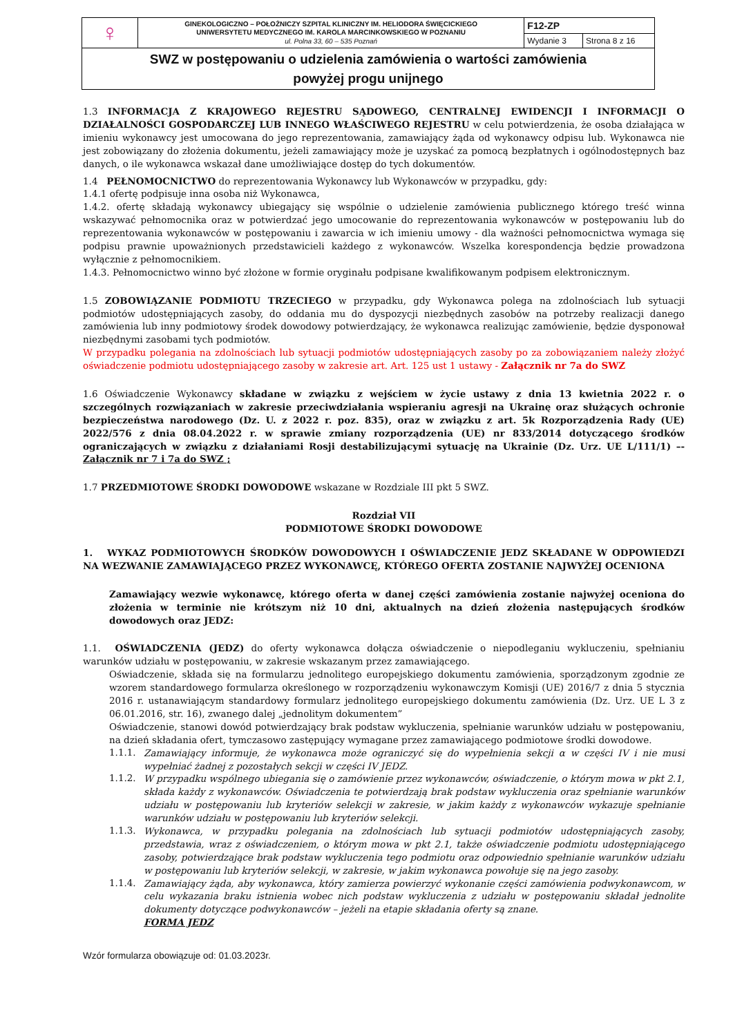| ♀ | GINEKOLOGICZNO – POŁOŻNICZY SZPITAL KLINICZNY IM. HELIODORA ŚWIĘCICKIEGO UNIWERSYTETU MEDYCZNEGO IM. KAROLA MARCINKOWSKIEGO W POZNANIU ul. Polna 33, 60 – 535 Poznań | F12-ZP | |
| | | Wydanie 3 | Strona 8 z 16 |
| SWZ w postępowaniu o udzielenia zamówienia o wartości zamówienia powyżej progu unijnego | | | |
1.3 INFORMACJA Z KRAJOWEGO REJESTRU SĄDOWEGO, CENTRALNEJ EWIDENCJI I INFORMACJI O DZIAŁALNOŚCI GOSPODARCZEJ LUB INNEGO WŁAŚCIWEGO REJESTRU w celu potwierdzenia, że osoba działająca w imieniu wykonawcy jest umocowana do jego reprezentowania, zamawiający żąda od wykonawcy odpisu lub. Wykonawca nie jest zobowiązany do złożenia dokumentu, jeżeli zamawiający może je uzyskać za pomocą bezpłatnych i ogólnodostępnych baz danych, o ile wykonawca wskazał dane umożliwiające dostęp do tych dokumentów.
1.4 PEŁNOMOCNICTWO do reprezentowania Wykonawcy lub Wykonawców w przypadku, gdy:
1.4.1 ofertę podpisuje inna osoba niż Wykonawca,
1.4.2. ofertę składają wykonawcy ubiegający się wspólnie o udzielenie zamówienia publicznego którego treść winna wskazywać pełnomocnika oraz w potwierdzać jego umocowanie do reprezentowania wykonawców w postępowaniu lub do reprezentowania wykonawców w postępowaniu i zawarcia w ich imieniu umowy - dla ważności pełnomocnictwa wymaga się podpisu prawnie upoważnionych przedstawicieli każdego z wykonawców. Wszelka korespondencja będzie prowadzona wyłącznie z pełnomocnikiem.
1.4.3. Pełnomocnictwo winno być złożone w formie oryginału podpisane kwalifikowanym podpisem elektronicznym.
1.5 ZOBOWIĄZANIE PODMIOTU TRZECIEGO w przypadku, gdy Wykonawca polega na zdolnościach lub sytuacji podmiotów udostępniających zasoby, do oddania mu do dyspozycji niezbędnych zasobów na potrzeby realizacji danego zamówienia lub inny podmiotowy środek dowodowy potwierdzający, że wykonawca realizując zamówienie, będzie dysponował niezbędnymi zasobami tych podmiotów.
W przypadku polegania na zdolnościach lub sytuacji podmiotów udostępniających zasoby po za zobowiązaniem należy złożyć oświadczenie podmiotu udostępniającego zasoby w zakresie art. Art. 125 ust 1 ustawy - Załącznik nr 7a do SWZ
1.6 Oświadczenie Wykonawcy składane w związku z wejściem w życie ustawy z dnia 13 kwietnia 2022 r. o szczególnych rozwiązaniach w zakresie przeciwdziałania wspieraniu agresji na Ukrainę oraz służących ochronie bezpieczeństwa narodowego (Dz. U. z 2022 r. poz. 835), oraz w związku z art. 5k Rozporządzenia Rady (UE) 2022/576 z dnia 08.04.2022 r. w sprawie zmiany rozporządzenia (UE) nr 833/2014 dotyczącego środków ograniczających w związku z działaniami Rosji destabilizującymi sytuację na Ukrainie (Dz. Urz. UE L/111/1) –- Załącznik nr 7 i 7a do SWZ ;
1.7 PRZEDMIOTOWE ŚRODKI DOWODOWE wskazane w Rozdziale III pkt 5 SWZ.
Rozdział VII
PODMIOTOWE ŚRODKI DOWODOWE
1. WYKAZ PODMIOTOWYCH ŚRODKÓW DOWODOWYCH I OŚWIADCZENIE JEDZ SKŁADANE W ODPOWIEDZI NA WEZWANIE ZAMAWIAJĄCEGO PRZEZ WYKONAWCĘ, KTÓREGO OFERTA ZOSTANIE NAJWYŻEJ OCENIONA
Zamawiający wezwie wykonawcę, którego oferta w danej części zamówienia zostanie najwyżej oceniona do złożenia w terminie nie krótszym niż 10 dni, aktualnych na dzień złożenia następujących środków dowodowych oraz JEDZ:
1.1. OŚWIADCZENIA (JEDZ) do oferty wykonawca dołącza oświadczenie o niepodleganiu wykluczeniu, spełnianiu warunków udziału w postępowaniu, w zakresie wskazanym przez zamawiającego.
Oświadczenie, składa się na formularzu jednolitego europejskiego dokumentu zamówienia, sporządzonym zgodnie ze wzorem standardowego formularza określonego w rozporządzeniu wykonawczym Komisji (UE) 2016/7 z dnia 5 stycznia 2016 r. ustanawiającym standardowy formularz jednolitego europejskiego dokumentu zamówienia (Dz. Urz. UE L 3 z 06.01.2016, str. 16), zwanego dalej „jednolitym dokumentem”
Oświadczenie, stanowi dowód potwierdzający brak podstaw wykluczenia, spełnianie warunków udziału w postępowaniu, na dzień składania ofert, tymczasowo zastępujący wymagane przez zamawiającego podmiotowe środki dowodowe.
1.1.1. Zamawiający informuje, że wykonawca może ograniczyć się do wypełnienia sekcji α w części IV i nie musi wypełniać żadnej z pozostałych sekcji w części IV JEDZ.
1.1.2. W przypadku wspólnego ubiegania się o zamówienie przez wykonawców, oświadczenie, o którym mowa w pkt 2.1, składa każdy z wykonawców. Oświadczenia te potwierdzają brak podstaw wykluczenia oraz spełnianie warunków udziału w postępowaniu lub kryteriów selekcji w zakresie, w jakim każdy z wykonawców wykazuje spełnianie warunków udziału w postępowaniu lub kryteriów selekcji.
1.1.3. Wykonawca, w przypadku polegania na zdolnościach lub sytuacji podmiotów udostępniających zasoby, przedstawia, wraz z oświadczeniem, o którym mowa w pkt 2.1, także oświadczenie podmiotu udostępniającego zasoby, potwierdzające brak podstaw wykluczenia tego podmiotu oraz odpowiednio spełnianie warunków udziału w postępowaniu lub kryteriów selekcji, w zakresie, w jakim wykonawca powołuje się na jego zasoby.
1.1.4. Zamawiający żąda, aby wykonawca, który zamierza powierzyć wykonanie części zamówienia podwykonawcom, w celu wykazania braku istnienia wobec nich podstaw wykluczenia z udziału w postępowaniu składał jednolite dokumenty dotyczące podwykonawców – jeżeli na etapie składania oferty są znane.
FORMA JEDZ
Wzór formularza obowiązuje od: 01.03.2023r.